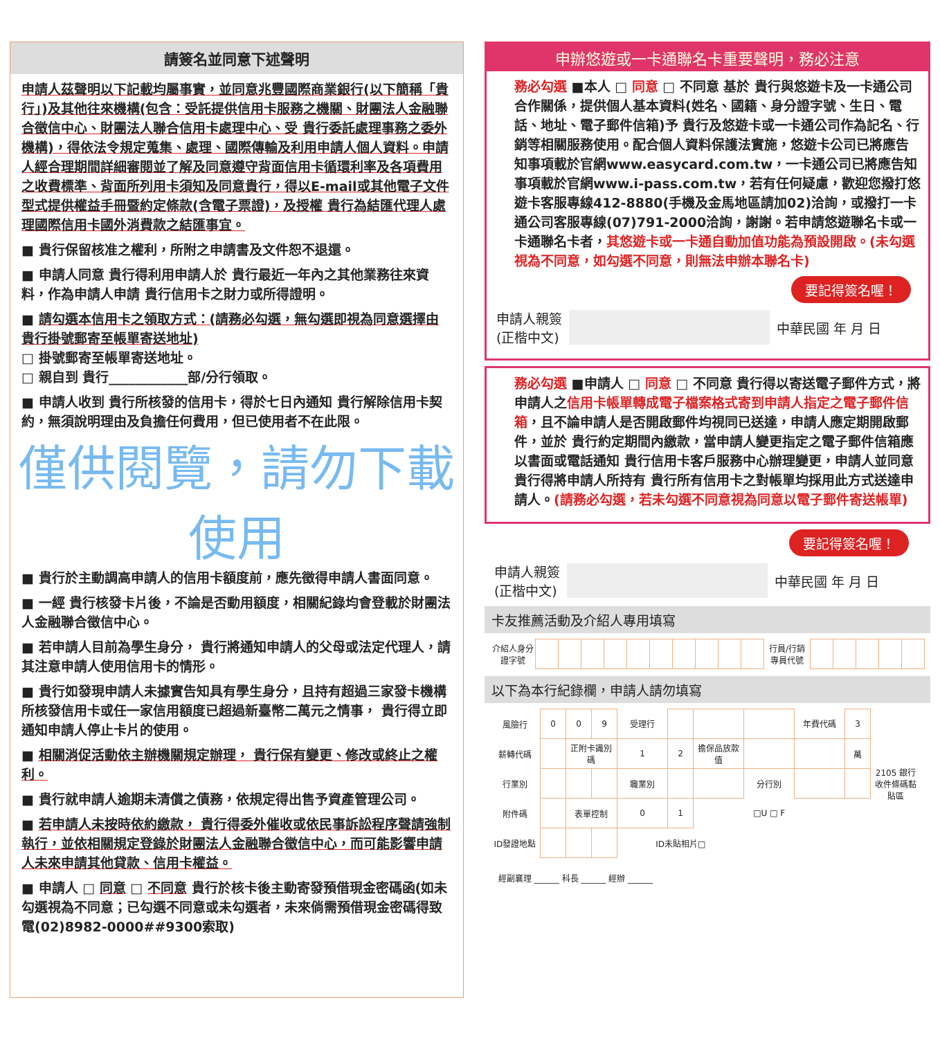請簽名並同意下述聲明
申請人茲聲明以下記載均屬事實，並同意兆豐國際商業銀行(以下簡稱「貴行」)及其他往來機構(包含：受託提供信用卡服務之機關、財團法人金融聯合徵信中心、財團法人聯合信用卡處理中心、受 貴行委託處理事務之委外機構)，得依法令規定蒐集、處理、國際傳輸及利用申請人個人資料。申請人經合理期間詳細審閱並了解及同意遵守背面信用卡循環利率及各項費用之收費標準、背面所列用卡須知及同意貴行，得以E-mail或其他電子文件型式提供權益手冊暨約定條款(含電子票證)，及授權 貴行為結匯代理人處理國際信用卡國外消費款之結匯事宜。
■ 貴行保留核准之權利，所附之申請書及文件恕不退還。
■ 申請人同意 貴行得利用申請人於 貴行最近一年內之其他業務往來資料，作為申請人申請 貴行信用卡之財力或所得證明。
■ 請勾選本信用卡之領取方式：(請務必勾選，無勾選即視為同意選擇由 貴行掛號郵寄至帳單寄送地址)
□ 掛號郵寄至帳單寄送地址。
□ 親自到 貴行____________部/分行領取。
■ 申請人收到 貴行所核發的信用卡，得於七日內通知 貴行解除信用卡契約，無須說明理由及負擔任何費用，但已使用者不在此限。
僅供閱覽，請勿下載使用
■ 貴行於主動調高申請人的信用卡額度前，應先徵得申請人書面同意。
■ 一經 貴行核發卡片後，不論是否動用額度，相關紀錄均會登載於財團法人金融聯合徵信中心。
■ 若申請人目前為學生身分， 貴行將通知申請人的父母或法定代理人，請其注意申請人使用信用卡的情形。
■ 貴行如發現申請人未據實告知具有學生身分，且持有超過三家發卡機構所核發信用卡或任一家信用額度已超過新臺幣二萬元之情事， 貴行得立即通知申請人停止卡片的使用。
■ 相關消促活動依主辦機關規定辦理， 貴行保有變更、修改或終止之權利。
■ 貴行就申請人逾期未清償之債務，依規定得出售予資產管理公司。
■ 若申請人未按時依約繳款， 貴行得委外催收或依民事訴訟程序聲請強制執行，並依相關規定登錄於財團法人金融聯合徵信中心，而可能影響申請人未來申請其他貸款、信用卡權益。
■ 申請人 □ 同意 □ 不同意 貴行於核卡後主動寄發預借現金密碼函(如未勾選視為不同意；已勾選不同意或未勾選者，未來倘需預借現金密碼得致電(02)8982-0000##9300索取)
申辦悠遊或一卡通聯名卡重要聲明，務必注意
務必勾選 ■本人 □ 同意 □ 不同意 基於 貴行與悠遊卡及一卡通公司合作關係，提供個人基本資料(姓名、國籍、身分證字號、生日、電話、地址、電子郵件信箱)予 貴行及悠遊卡或一卡通公司作為記名、行銷等相關服務使用。配合個人資料保護法實施，悠遊卡公司已將應告知事項載於官網www.easycard.com.tw，一卡通公司已將應告知事項載於官網www.i-pass.com.tw，若有任何疑慮，歡迎您撥打悠遊卡客服專線412-8880(手機及金馬地區請加02)洽詢，或撥打一卡通公司客服專線(07)791-2000洽詢，謝謝。若申請悠遊聯名卡或一卡通聯名卡者，其悠遊卡或一卡通自動加值功能為預設開啟。(未勾選視為不同意，如勾選不同意，則無法申辦本聯名卡)
要記得簽名喔！
申請人親簽
(正楷中文)
中華民國 年 月 日
務必勾選 ■申請人 □ 同意 □ 不同意 貴行得以寄送電子郵件方式，將申請人之信用卡帳單轉成電子檔案格式寄到申請人指定之電子郵件信箱，且不論申請人是否開啟郵件均視同已送達，申請人應定期開啟郵件，並於 貴行約定期間內繳款，當申請人變更指定之電子郵件信箱應以書面或電話通知 貴行信用卡客戶服務中心辦理變更，申請人並同意 貴行得將申請人所持有 貴行所有信用卡之對帳單均採用此方式送達申請人。(請務必勾選，若未勾選不同意視為同意以電子郵件寄送帳單)
要記得簽名喔！
申請人親簽
(正楷中文)
中華民國 年 月 日
卡友推薦活動及介紹人專用填寫
| 介紹人身分證字號 | | | | | | | | | | | 行員/行銷專員代號 | | | | | |
以下為本行紀錄欄，申請人請勿填寫
| 風險行 | 0 | 0 | 9 | 受理行 | | | | 年費代碼 | 3 | 2105 銀行收件條碼黏貼區 |
| 薪轉代碼 | | 正附卡識別碼 | | 1 | 2 | 擔保品放款值 | | | 萬 | |
| 行業別 | | | | 職業別 | | | 分行別 | | | |
| 附件碼 | | 表單控制 | | 0 | 1 | □U □ F | | | | |
| ID發證地點 | | | | ID未貼相片□ | | | | | | |
經副襄理 ______ 科長 ______ 經辦 ______